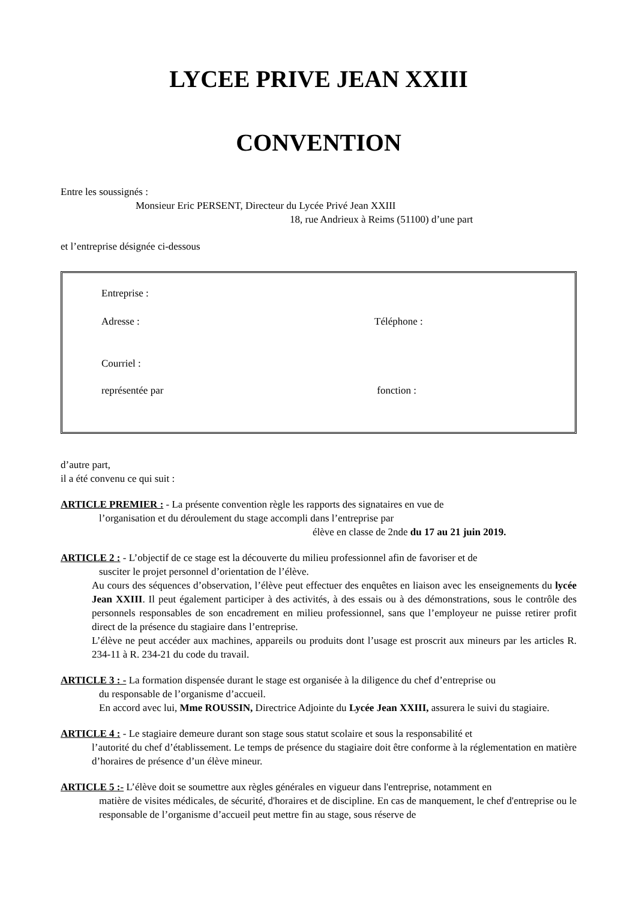LYCEE PRIVE JEAN XXIII
CONVENTION
Entre les soussignés :
Monsieur Eric PERSENT, Directeur du Lycée Privé Jean XXIII
18, rue Andrieux à Reims (51100) d’une part
et l’entreprise désignée ci-dessous
Entreprise :
Adresse : Téléphone :
Courriel :
représentée par fonction :
d’autre part,
il a été convenu ce qui suit :
ARTICLE PREMIER : - La présente convention règle les rapports des signataires en vue de
l’organisation et du déroulement du stage accompli dans l’entreprise par
élève en classe de 2nde du 17 au 21 juin 2019.
ARTICLE 2 : - L’objectif de ce stage est la découverte du milieu professionnel afin de favoriser et de
susciter le projet personnel d’orientation de l’élève.
Au cours des séquences d’observation, l’élève peut effectuer des enquêtes en liaison avec les enseignements du lycée Jean XXIII. Il peut également participer à des activités, à des essais ou à des démonstrations, sous le contrôle des personnels responsables de son encadrement en milieu professionnel, sans que l’employeur ne puisse retirer profit direct de la présence du stagiaire dans l’entreprise.
L’élève ne peut accéder aux machines, appareils ou produits dont l’usage est proscrit aux mineurs par les articles R. 234-11 à R. 234-21 du code du travail.
ARTICLE 3 : - La formation dispensée durant le stage est organisée à la diligence du chef d’entreprise ou
du responsable de l’organisme d’accueil.
En accord avec lui, Mme ROUSSIN, Directrice Adjointe du Lycée Jean XXIII, assurera le suivi du stagiaire.
ARTICLE 4 : - Le stagiaire demeure durant son stage sous statut scolaire et sous la responsabilité et
l’autorité du chef d’établissement. Le temps de présence du stagiaire doit être conforme à la réglementation en matière d’horaires de présence d’un élève mineur.
ARTICLE 5 :- L’élève doit se soumettre aux règles générales en vigueur dans l'entreprise, notamment en
matière de visites médicales, de sécurité, d'horaires et de discipline. En cas de manquement, le chef d'entreprise ou le responsable de l’organisme d’accueil peut mettre fin au stage, sous réserve de